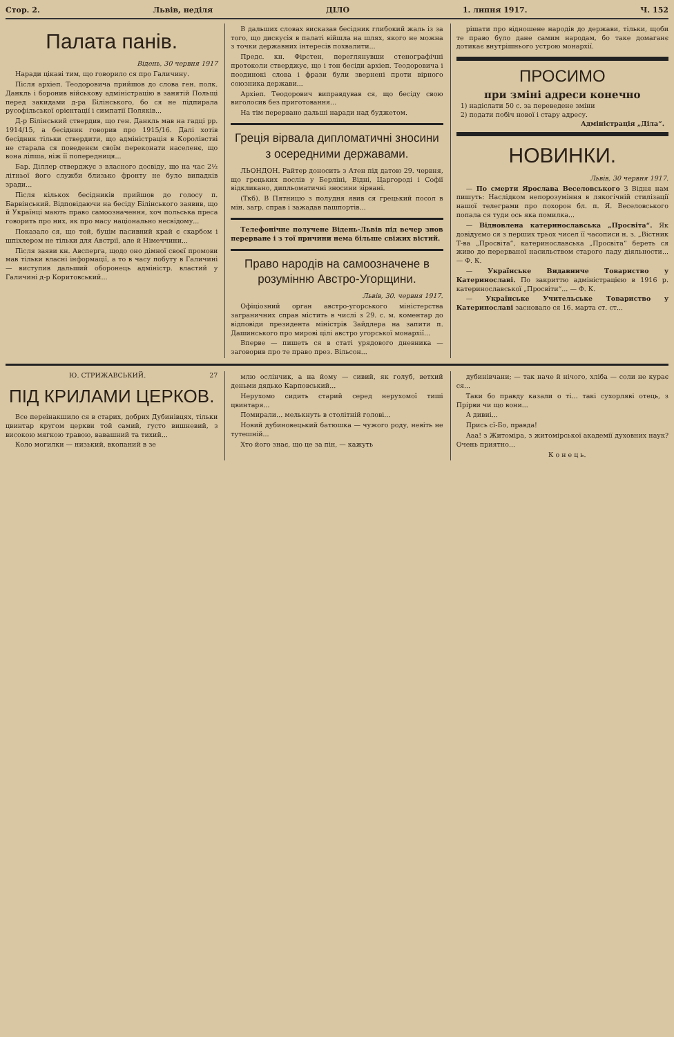Стор. 2. Львів, неділя ДІЛО 1. липня 1917. Ч. 152
Палата панів.
Відень, 30 червня 1917
Наради цікаві тим, що говорило ся про Галичину.
Після архіеп. Теодоровича прийшов до слова ген. полк. Данкль і боронив військову адміністрацію в занятій Польщі перед закидами д-ра Білінського, бо ся не підпирала русофільської орієнтації і симпатії Поляків...
Д-р Білінський ствердив, що ген. Данкль мав на гадці рр. 1914/15, а бесідник говорив про 1915/16. Далі хотів бесідник тільки ствердити, що адміністрація в Королівстві не старала ся поведенєм своїм переконати населенє, що вона ліпша, ніж її попередниця...
Бар. Діллер стверджує з власного досвіду, що на час 2½ літньої його служби близько фронту не було випадків зради...
Після кількох бесідників прийшов до голосу п. Барвінський. Відповідаючи на бесіду Білінського заявив, що й Українці мають право самоозначення, хоч польська преса говорить про них, як про масу національно несвідому...
Показало ся, що той, буцім пасивний край є скарбом і шпіхлером не тільки для Австрії, але й Німеччини...
Після заяви кн. Авсперга, щодо оно дімної своєї промови мав тільки власні інформації, а то в часу побуту в Галичині — виступив дальший оборонець адміністр. властий у Галичині д-р Коритовський...
В дальших словах висказав бесідник глибокий жаль із за того, що дискусія в палаті війшла на шлях, якого не можна з точки державних інтересів похвалити...
Предс. кн. Фірстен, переглянувши стенографічні протоколи стверджує, що і тон бесіди архіеп. Теодоровича і поодинокі слова і фрази були звернені проти вірного союзника держави...
Архіеп. Теодорович виправдував ся, що бесіду свою виголосив без приготовання...
На тім перервано дальші наради над буджетом.
Греція вірвала дипломатичні зносини з осередними державами.
ЛЬОНДОН. Райтер доносить з Атен під датою 29. червня, що грецьких послів у Берліні, Відні, Царгороді і Софії відкликано, дипльоматичні зносини зірвані.
(Ткб). В Пятницю з полудня явив ся грецький посол в мін. загр. справ і зажадав пашпортів...
Телефонічне получене Відень-Львів під вечер знов перерване і з тої причини нема більше свіжих вістий.
Право народів на самоозначене в розумінню Австро-Угорщини.
Львів, 30. червня 1917.
Офіціозний орган австро-угорського міністерства заграничних справ містить в числі з 29. с. м. коментар до відповіди президента міністрів Зайдлера на запити п. Дашинського про мирові цілі австро угорської монархії...
Вперве — пишеть ся в статі урядового дневника — заговорив про те право през. Вільсон...
рішати про відношене народів до держави, тільки, щоби те право було дане самим народам, бо таке домаганє дотикає внутрішнього устрою монархії.
ПРОСИМО
при зміні адреси конечно
1) надіслати 50 с. за переведене зміни
2) подати побіч нової і стару адресу.
Адміністрація „Діла“.
НОВИНКИ.
Львів, 30 червня 1917.
— По смерти Ярослава Веселовського З Відня нам пишуть: Наслідком непорозуміння в лякогічній стилізації нашої телеграми про похорон бл. п. Я. Веселовського попала ся туди ось яка помилка...
— Відновлена катеринославська „Просвіта“. Як довідуємо ся з перших трьох чисел її часописи н. з. „Вістник Т-ва „Просвіта“, катеринославська „Просвіта“ береть ся живо до перерваної насильством старого ладу діяльности... — Ф. К.
— Українське Видавниче Товариство у Катеринославі. По закриттю адміністрацією в 1916 р. катеринославської „Просвіти“... — Ф. К.
— Українське Учительське Товариство у Катеринославі засновало ся 16. марта ст. ст...
Ю. СТРИЖАВСЬКИЙ. 27
ПІД КРИЛАМИ ЦЕРКОВ.
Все переінакшило ся в старих, добрих Дубинівцях, тільки цвинтар кругом церкви той самий, густо вишневий, з високою мягкою травою, вавашний та тихий...
Коло могилки — низький, вкопаний в зе
млю ослінчик, а на йому — сивий, як голуб, ветхий деньми дядько Карповський...
Нерухомо сидить старий серед нерухомої тиші цвинтаря...
Помирали... мелькнуть в столітній голові...
Новий дубиновецький батюшка — чужого роду, невіть не тутешній...
Хто його знає, що це за пін, — кажуть
дубинівчани; — так наче й нічого, хліба — соли не курає ся...
Таки бо правду казали о ті... такі сухорляві отець, з Прірви чи що вони...
А дивиі...
Прись сї-Бо, правда!
Ааа! з Житоміра, з житомірської академії духовних наук? Очень приятно...
К о н е ц ь.